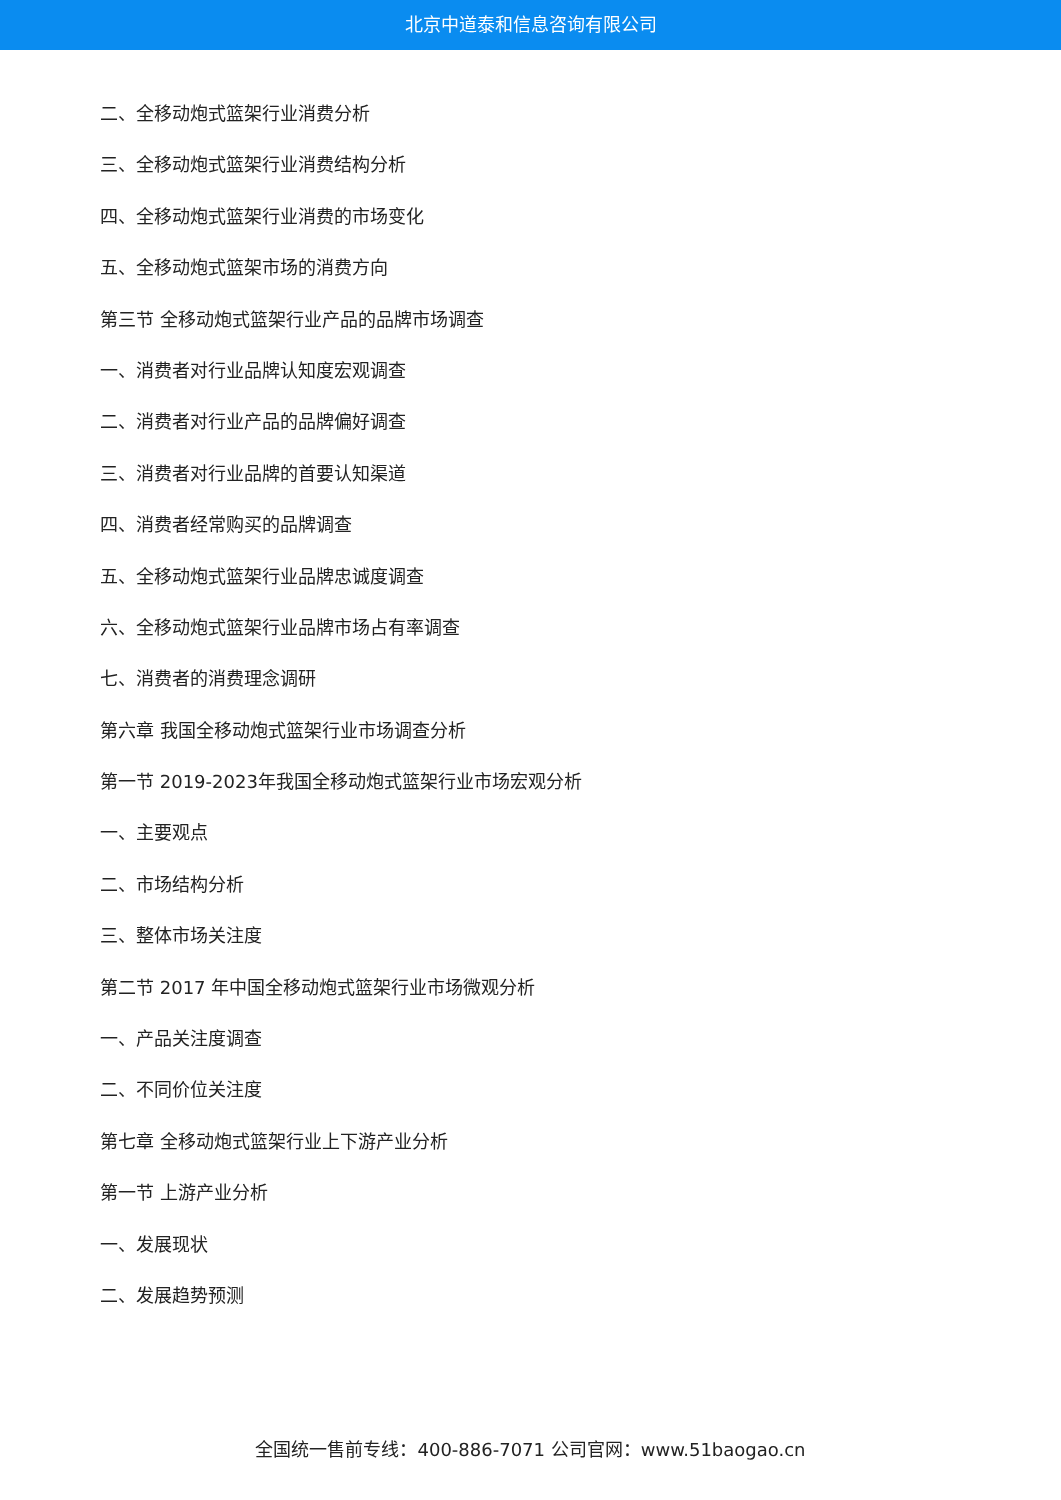北京中道泰和信息咨询有限公司
二、全移动炮式篮架行业消费分析
三、全移动炮式篮架行业消费结构分析
四、全移动炮式篮架行业消费的市场变化
五、全移动炮式篮架市场的消费方向
第三节 全移动炮式篮架行业产品的品牌市场调查
一、消费者对行业品牌认知度宏观调查
二、消费者对行业产品的品牌偏好调查
三、消费者对行业品牌的首要认知渠道
四、消费者经常购买的品牌调查
五、全移动炮式篮架行业品牌忠诚度调查
六、全移动炮式篮架行业品牌市场占有率调查
七、消费者的消费理念调研
第六章 我国全移动炮式篮架行业市场调查分析
第一节 2019-2023年我国全移动炮式篮架行业市场宏观分析
一、主要观点
二、市场结构分析
三、整体市场关注度
第二节 2017 年中国全移动炮式篮架行业市场微观分析
一、产品关注度调查
二、不同价位关注度
第七章 全移动炮式篮架行业上下游产业分析
第一节 上游产业分析
一、发展现状
二、发展趋势预测
全国统一售前专线：400-886-7071 公司官网：www.51baogao.cn